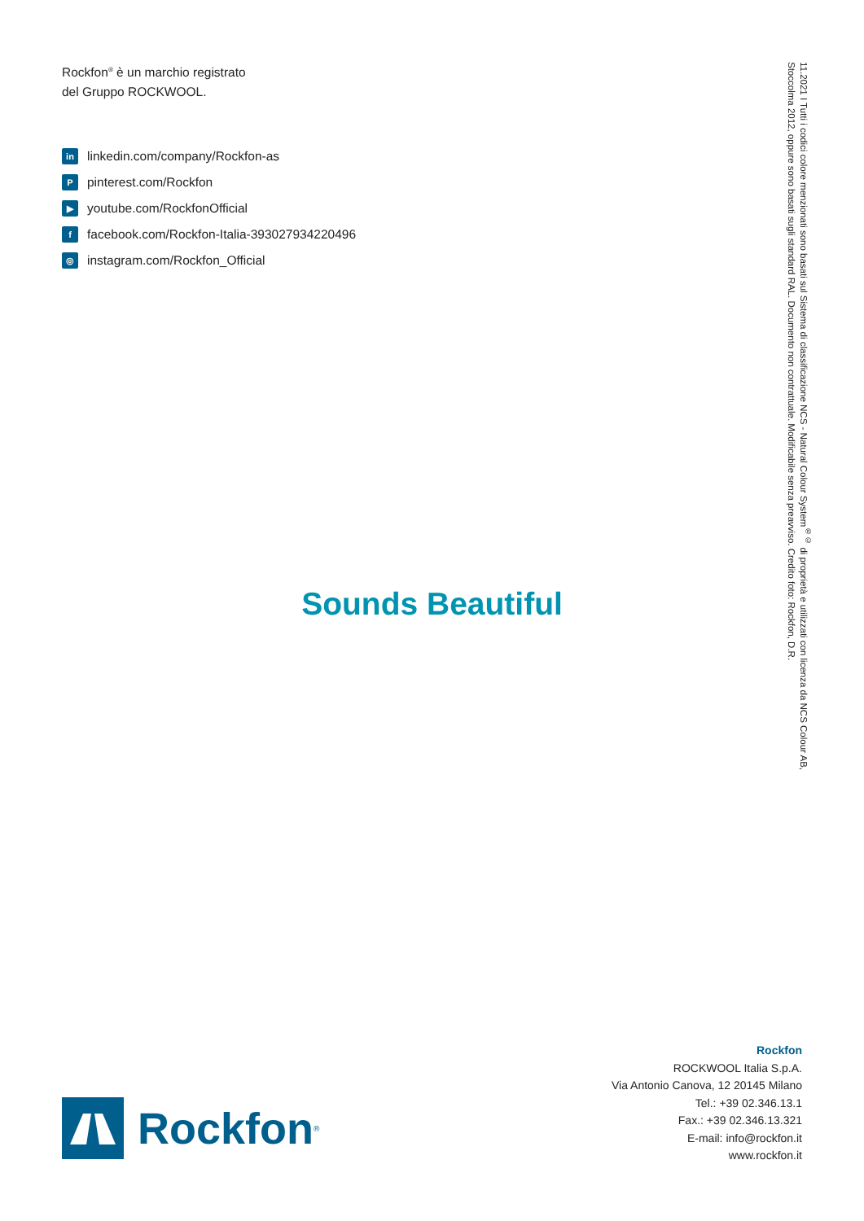Rockfon<sup>®</sup> è un marchio registrato
del Gruppo ROCKWOOL.
in linkedin.com/company/Rockfon-as
Ppinterest.com/Rockfon
▶ youtube.com/RockfonOfficial
ffacebook.com/Rockfon-Italia-393027934220496
◎ instagram.com/Rockfon_Official
Sounds Beautiful
11.2021 I Tutti i codici colore menzionati sono basati sul Sistema di classificazione NCS - Natural Colour System<sup>®©</sup> di proprietà e utilizzati con licenza da NCS Colour AB, Stoccolma 2012, oppure sono basati sugli standard RAL. Documento non contrattuale. Modificabile senza preavviso. Credito foto: Rockfon, D.R.
Rockfon
ROCKWOOL Italia S.p.A.
Via Antonio Canova, 12 20145 Milano
Tel.: +39 02.346.13.1
Fax.: +39 02.346.13.321
E-mail: info@rockfon.it
www.rockfon.it
Rockfon<sup>®</sup>